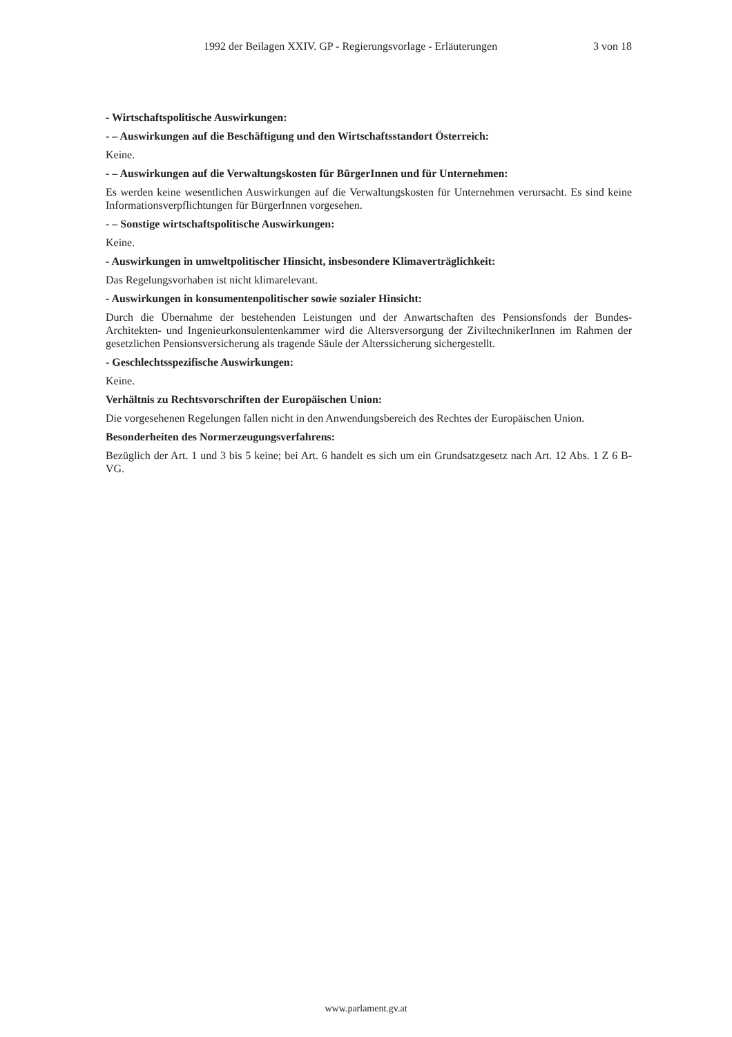1992 der Beilagen XXIV. GP - Regierungsvorlage - Erläuterungen 3 von 18
- Wirtschaftspolitische Auswirkungen:
- – Auswirkungen auf die Beschäftigung und den Wirtschaftsstandort Österreich:
Keine.
- – Auswirkungen auf die Verwaltungskosten für BürgerInnen und für Unternehmen:
Es werden keine wesentlichen Auswirkungen auf die Verwaltungskosten für Unternehmen verursacht. Es sind keine Informationsverpflichtungen für BürgerInnen vorgesehen.
- – Sonstige wirtschaftspolitische Auswirkungen:
Keine.
- Auswirkungen in umweltpolitischer Hinsicht, insbesondere Klimaverträglichkeit:
Das Regelungsvorhaben ist nicht klimarelevant.
- Auswirkungen in konsumentenpolitischer sowie sozialer Hinsicht:
Durch die Übernahme der bestehenden Leistungen und der Anwartschaften des Pensionsfonds der Bundes-Architekten- und Ingenieurkonsulentenkammer wird die Altersversorgung der ZiviltechnikerInnen im Rahmen der gesetzlichen Pensionsversicherung als tragende Säule der Alterssicherung sichergestellt.
- Geschlechtsspezifische Auswirkungen:
Keine.
Verhältnis zu Rechtsvorschriften der Europäischen Union:
Die vorgesehenen Regelungen fallen nicht in den Anwendungsbereich des Rechtes der Europäischen Union.
Besonderheiten des Normerzeugungsverfahrens:
Bezüglich der Art. 1 und 3 bis 5 keine; bei Art. 6 handelt es sich um ein Grundsatzgesetz nach Art. 12 Abs. 1 Z 6 B-VG.
www.parlament.gv.at